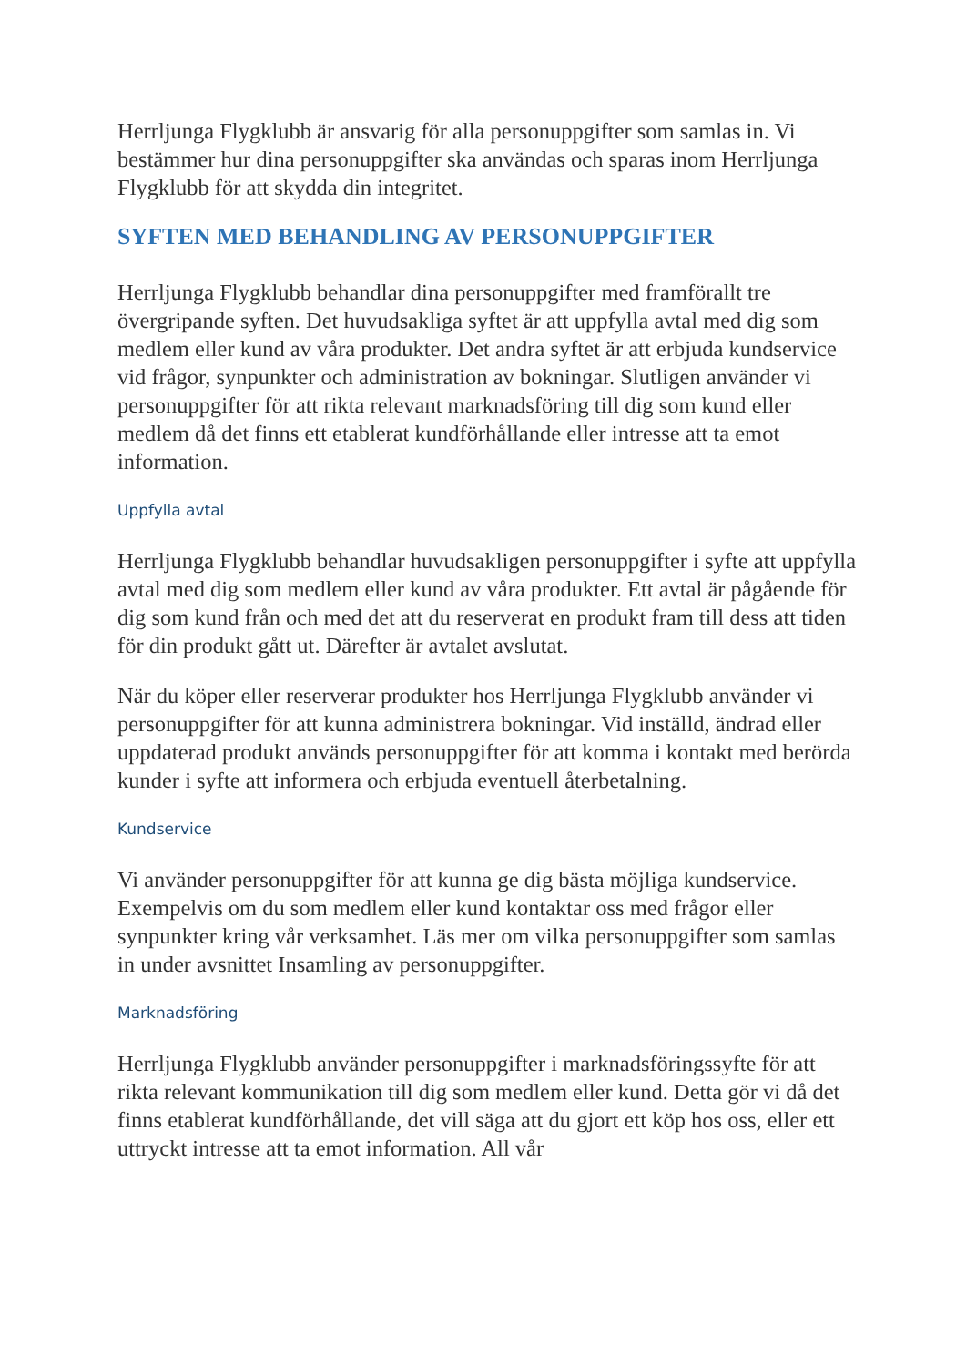Herrljunga Flygklubb är ansvarig för alla personuppgifter som samlas in. Vi bestämmer hur dina personuppgifter ska användas och sparas inom Herrljunga Flygklubb för att skydda din integritet.
SYFTEN MED BEHANDLING AV PERSONUPPGIFTER
Herrljunga Flygklubb behandlar dina personuppgifter med framförallt tre övergripande syften. Det huvudsakliga syftet är att uppfylla avtal med dig som medlem eller kund av våra produkter. Det andra syftet är att erbjuda kundservice vid frågor, synpunkter och administration av bokningar. Slutligen använder vi personuppgifter för att rikta relevant marknadsföring till dig som kund eller medlem då det finns ett etablerat kundförhållande eller intresse att ta emot information.
Uppfylla avtal
Herrljunga Flygklubb behandlar huvudsakligen personuppgifter i syfte att uppfylla avtal med dig som medlem eller kund av våra produkter. Ett avtal är pågående för dig som kund från och med det att du reserverat en produkt fram till dess att tiden för din produkt gått ut. Därefter är avtalet avslutat.
När du köper eller reserverar produkter hos Herrljunga Flygklubb använder vi personuppgifter för att kunna administrera bokningar. Vid inställd, ändrad eller uppdaterad produkt används personuppgifter för att komma i kontakt med berörda kunder i syfte att informera och erbjuda eventuell återbetalning.
Kundservice
Vi använder personuppgifter för att kunna ge dig bästa möjliga kundservice. Exempelvis om du som medlem eller kund kontaktar oss med frågor eller synpunkter kring vår verksamhet. Läs mer om vilka personuppgifter som samlas in under avsnittet Insamling av personuppgifter.
Marknadsföring
Herrljunga Flygklubb använder personuppgifter i marknadsföringssyfte för att rikta relevant kommunikation till dig som medlem eller kund. Detta gör vi då det finns etablerat kundförhållande, det vill säga att du gjort ett köp hos oss, eller ett uttryckt intresse att ta emot information. All vår